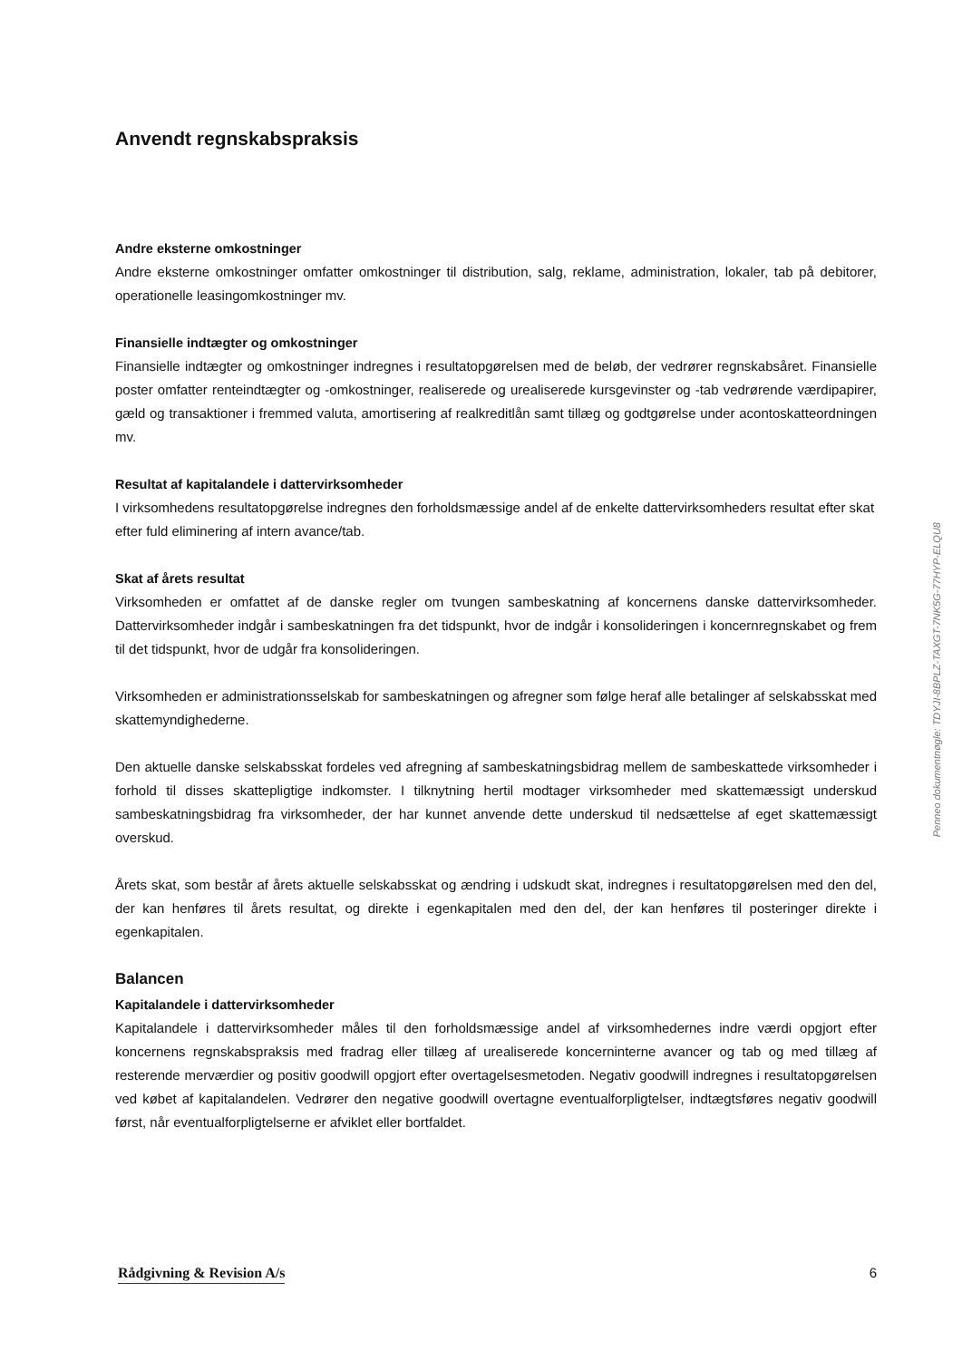Anvendt regnskabspraksis
Andre eksterne omkostninger
Andre eksterne omkostninger omfatter omkostninger til distribution, salg, reklame, administration, lokaler, tab på debitorer, operationelle leasingomkostninger mv.
Finansielle indtægter og omkostninger
Finansielle indtægter og omkostninger indregnes i resultatopgørelsen med de beløb, der vedrører regnskabsåret. Finansielle poster omfatter renteindtægter og -omkostninger, realiserede og urealiserede kursgevinster og -tab vedrørende værdipapirer, gæld og transaktioner i fremmed valuta, amortisering af realkreditlån samt tillæg og godtgørelse under acontoskatteordningen mv.
Resultat af kapitalandele i dattervirksomheder
I virksomhedens resultatopgørelse indregnes den forholdsmæssige andel af de enkelte dattervirksomheders resultat efter skat efter fuld eliminering af intern avance/tab.
Skat af årets resultat
Virksomheden er omfattet af de danske regler om tvungen sambeskatning af koncernens danske dattervirksomheder. Dattervirksomheder indgår i sambeskatningen fra det tidspunkt, hvor de indgår i konsolideringen i koncernregnskabet og frem til det tidspunkt, hvor de udgår fra konsolideringen.
Virksomheden er administrationsselskab for sambeskatningen og afregner som følge heraf alle betalinger af selskabsskat med skattemyndighederne.
Den aktuelle danske selskabsskat fordeles ved afregning af sambeskatningsbidrag mellem de sambeskattede virksomheder i forhold til disses skattepligtige indkomster. I tilknytning hertil modtager virksomheder med skattemæssigt underskud sambeskatningsbidrag fra virksomheder, der har kunnet anvende dette underskud til nedsættelse af eget skattemæssigt overskud.
Årets skat, som består af årets aktuelle selskabsskat og ændring i udskudt skat, indregnes i resultatopgørelsen med den del, der kan henføres til årets resultat, og direkte i egenkapitalen med den del, der kan henføres til posteringer direkte i egenkapitalen.
Balancen
Kapitalandele i dattervirksomheder
Kapitalandele i dattervirksomheder måles til den forholdsmæssige andel af virksomhedernes indre værdi opgjort efter koncernens regnskabspraksis med fradrag eller tillæg af urealiserede koncerninterne avancer og tab og med tillæg af resterende merværdier og positiv goodwill opgjort efter overtagelsesmetoden. Negativ goodwill indregnes i resultatopgørelsen ved købet af kapitalandelen. Vedrører den negative goodwill overtagne eventualforpligtelser, indtægtsføres negativ goodwill først, når eventualforpligtelserne er afviklet eller bortfaldet.
Penneo dokumentnøgle: TDYJI-8BPLZ-TAXGT-7NK5G-77HYP-ELQU8
Rådgivning & Revision A/s 6